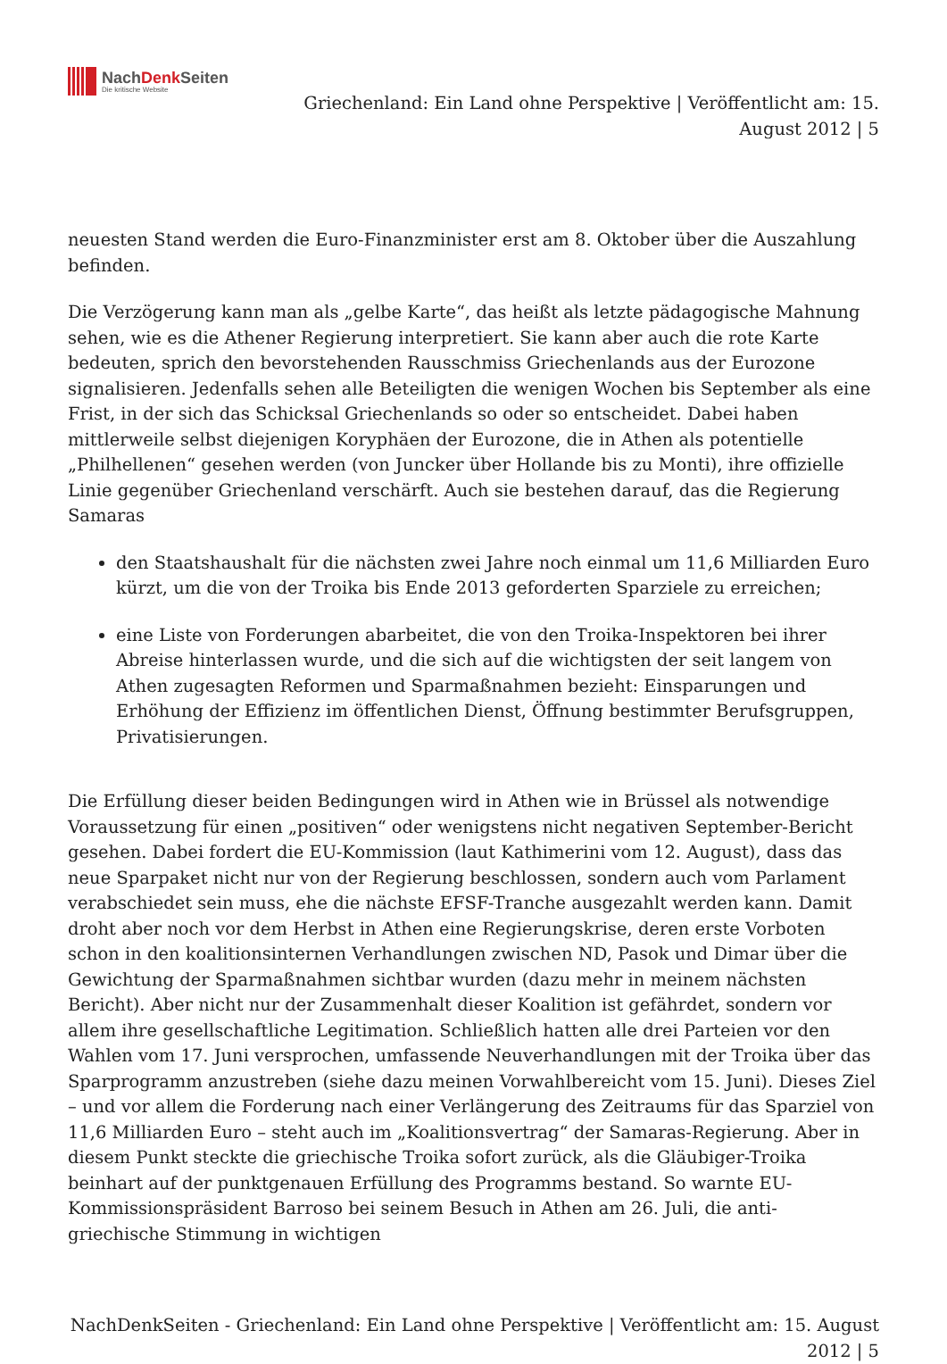NachDenk Seiten
Die kritische Website
Griechenland: Ein Land ohne Perspektive | Veröffentlicht am: 15.
August 2012 | 5
neuesten Stand werden die Euro-Finanzminister erst am 8. Oktober über die Auszahlung befinden.
Die Verzögerung kann man als „gelbe Karte“, das heißt als letzte pädagogische Mahnung sehen, wie es die Athener Regierung interpretiert. Sie kann aber auch die rote Karte bedeuten, sprich den bevorstehenden Rausschmiss Griechenlands aus der Eurozone signalisieren. Jedenfalls sehen alle Beteiligten die wenigen Wochen bis September als eine Frist, in der sich das Schicksal Griechenlands so oder so entscheidet. Dabei haben mittlerweile selbst diejenigen Koryphäen der Eurozone, die in Athen als potentielle „Philhellenen“ gesehen werden (von Juncker über Hollande bis zu Monti), ihre offizielle Linie gegenüber Griechenland verschärft. Auch sie bestehen darauf, das die Regierung Samaras
den Staatshaushalt für die nächsten zwei Jahre noch einmal um 11,6 Milliarden Euro kürzt, um die von der Troika bis Ende 2013 geforderten Sparziele zu erreichen;
eine Liste von Forderungen abarbeitet, die von den Troika-Inspektoren bei ihrer Abreise hinterlassen wurde, und die sich auf die wichtigsten der seit langem von Athen zugesagten Reformen und Sparmaßnahmen bezieht: Einsparungen und Erhöhung der Effizienz im öffentlichen Dienst, Öffnung bestimmter Berufsgruppen, Privatisierungen.
Die Erfüllung dieser beiden Bedingungen wird in Athen wie in Brüssel als notwendige Voraussetzung für einen „positiven“ oder wenigstens nicht negativen September-Bericht gesehen. Dabei fordert die EU-Kommission (laut Kathimerini vom 12. August), dass das neue Sparpaket nicht nur von der Regierung beschlossen, sondern auch vom Parlament verabschiedet sein muss, ehe die nächste EFSF-Tranche ausgezahlt werden kann. Damit droht aber noch vor dem Herbst in Athen eine Regierungskrise, deren erste Vorboten schon in den koalitionsinternen Verhandlungen zwischen ND, Pasok und Dimar über die Gewichtung der Sparmaßnahmen sichtbar wurden (dazu mehr in meinem nächsten Bericht). Aber nicht nur der Zusammenhalt dieser Koalition ist gefährdet, sondern vor allem ihre gesellschaftliche Legitimation. Schließlich hatten alle drei Parteien vor den Wahlen vom 17. Juni versprochen, umfassende Neuverhandlungen mit der Troika über das Sparprogramm anzustreben (siehe dazu meinen Vorwahlbereicht vom 15. Juni). Dieses Ziel – und vor allem die Forderung nach einer Verlängerung des Zeitraums für das Sparziel von 11,6 Milliarden Euro – steht auch im „Koalitionsvertrag“ der Samaras-Regierung. Aber in diesem Punkt steckte die griechische Troika sofort zurück, als die Gläubiger-Troika beinhart auf der punktgenauen Erfüllung des Programms bestand. So warnte EU-Kommissionspräsident Barroso bei seinem Besuch in Athen am 26. Juli, die anti-griechische Stimmung in wichtigen
NachDenkSeiten - Griechenland: Ein Land ohne Perspektive | Veröffentlicht am: 15. August
2012 | 5